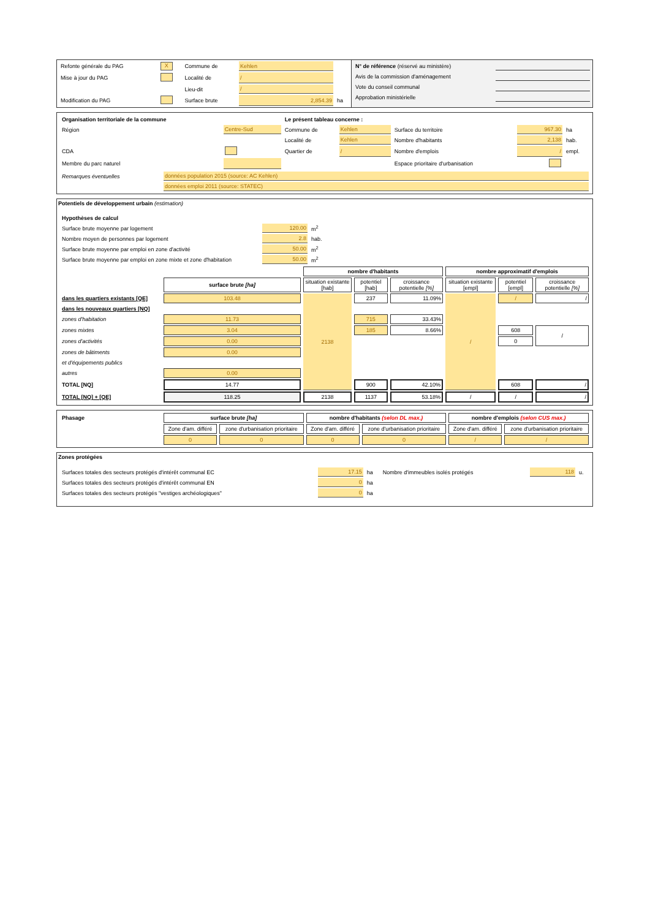| Refonte générale du PAG | X | Commune de | Kehlen | |
| Mise à jour du PAG | | Localité de | / | |
| | | Lieu-dit | / | |
| Modification du PAG | | Surface brute | 2,854.39 | ha |
| N° de référence (réservé au ministère) | |
| Avis de la commission d'aménagement | |
| Vote du conseil communal | |
| Approbation ministérielle | |
| Organisation territoriale de la commune | | Le présent tableau concerne : | | | | |
| Région | Centre-Sud | Commune de | Kehlen | Surface du territoire | 967.30 | ha |
| | | Localité de | Kehlen | Nombre d'habitants | 2,138 | hab. |
| CDA | | Quartier de | / | Nombre d'emplois | / | empl. |
| Membre du parc naturel | | | | Espace prioritaire d'urbanisation | | |
| Remarques éventuelles | données population 2015 (source: AC Kehlen) |
| | données emploi 2011 (source: STATEC) |
Potentiels de développement urbain (estimation)
| Hypothèses de calcul | | |
| Surface brute moyenne par logement | 120.00 | m<sup>2</sup> |
| Nombre moyen de personnes par logement | 2.8 | hab. |
| Surface brute moyenne par emploi en zone d'activité | 50.00 | m<sup>2</sup> |
| Surface brute moyenne par emploi en zone mixte et zone d'habitation | 50.00 | m<sup>2</sup> |
| | | nombre d'habitants | | | nombre approximatif d'emplois | | |
| | surface brute [ha] | situation existante [hab] | potentiel [hab] | croissance potentielle [%] | situation existante [empl] | potentiel [empl] | croissance potentielle [%] |
| dans les quartiers existants [QE] | 103.48 | 2138 | 237 | 11.09% | / | / | / |
| dans les nouveaux quartiers [NQ] | | | | | | | |
| zones d'habitation | 11.73 | | 715 | 33.43% | | | |
| zones mixtes | 3.04 | | 185 | 8.66% | | 608 | / |
| zones d'activités | 0.00 | | | | | 0 | |
| zones de bâtiments | 0.00 | | | | | | |
| et d'équipements publics | | | | | | | |
| autres | 0.00 | | | | | | |
| TOTAL [NQ] | 14.77 | | 900 | 42.10% | | 608 | / |
| TOTAL [NQ] + [QE] | 118.25 | 2138 | 1137 | 53.18% | / | / | / |
| Phasage | surface brute [ha] | | nombre d'habitants (selon DL max.) | | nombre d'emplois (selon CUS max.) | |
| | Zone d'am. différé | zone d'urbanisation prioritaire | Zone d'am. différé | zone d'urbanisation prioritaire | Zone d'am. différé | zone d'urbanisation prioritaire |
| | 0 | 0 | 0 | 0 | / | / |
Zones protégées
| Surfaces totales des secteurs protégés d'intérêt communal EC | 17.15 | ha | Nombre d'immeubles isolés protégés | 118 | u. |
| Surfaces totales des secteurs protégés d'intérêt communal EN | 0 | ha | | | |
| Surfaces totales des secteurs protégés "vestiges archéologiques" | 0 | ha | | | |